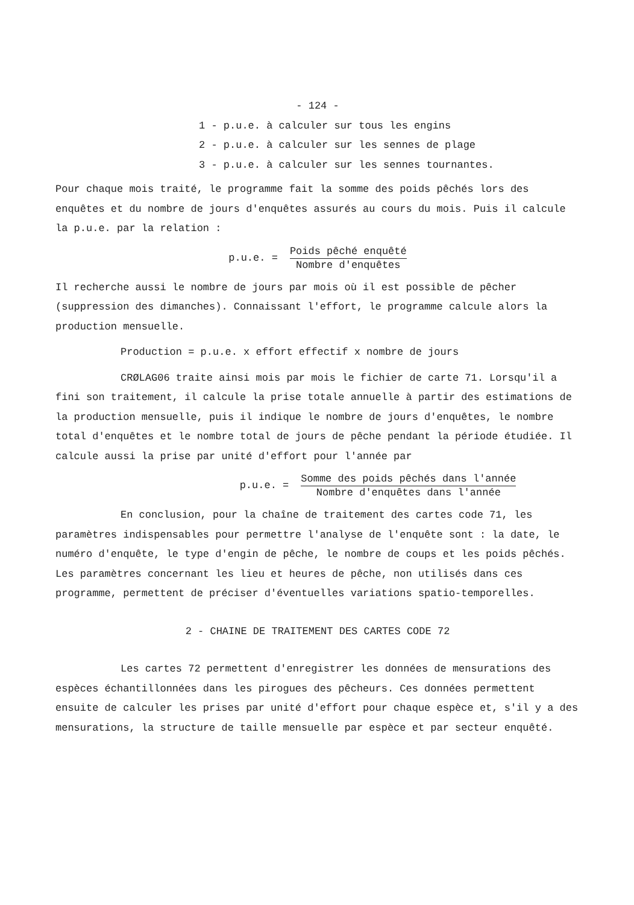- 124 -
1 - p.u.e. à calculer sur tous les engins
2 - p.u.e. à calculer sur les sennes de plage
3 - p.u.e. à calculer sur les sennes tournantes.
Pour chaque mois traité, le programme fait la somme des poids pêchés lors des enquêtes et du nombre de jours d'enquêtes assurés au cours du mois. Puis il calcule la p.u.e. par la relation :
p.u.e. = Poids pêché enquêté Nombre d'enquêtes
Il recherche aussi le nombre de jours par mois où il est possible de pêcher (suppression des dimanches). Connaissant l'effort, le programme calcule alors la production mensuelle.
Production = p.u.e. x effort effectif x nombre de jours
CRØLAG06 traite ainsi mois par mois le fichier de carte 71. Lorsqu'il a fini son traitement, il calcule la prise totale annuelle à partir des estimations de la production mensuelle, puis il indique le nombre de jours d'enquêtes, le nombre total d'enquêtes et le nombre total de jours de pêche pendant la période étudiée. Il calcule aussi la prise par unité d'effort pour l'année par
p.u.e. = Somme des poids pêchés dans l'année Nombre d'enquêtes dans l'année
En conclusion, pour la chaîne de traitement des cartes code 71, les paramètres indispensables pour permettre l'analyse de l'enquête sont : la date, le numéro d'enquête, le type d'engin de pêche, le nombre de coups et les poids pêchés. Les paramètres concernant les lieu et heures de pêche, non utilisés dans ces programme, permettent de préciser d'éventuelles variations spatio-temporelles.
2 - CHAINE DE TRAITEMENT DES CARTES CODE 72
Les cartes 72 permettent d'enregistrer les données de mensurations des espèces échantillonnées dans les pirogues des pêcheurs. Ces données permettent ensuite de calculer les prises par unité d'effort pour chaque espèce et, s'il y a des mensurations, la structure de taille mensuelle par espèce et par secteur enquêté.